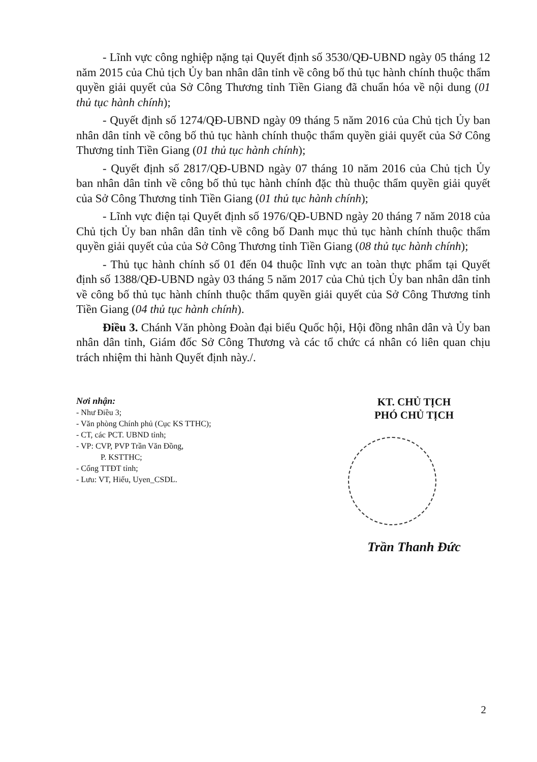- Lĩnh vực công nghiệp nặng tại Quyết định số 3530/QĐ-UBND ngày 05 tháng 12 năm 2015 của Chủ tịch Ủy ban nhân dân tỉnh về công bố thủ tục hành chính thuộc thẩm quyền giải quyết của Sở Công Thương tỉnh Tiền Giang đã chuẩn hóa về nội dung (01 thủ tục hành chính);
- Quyết định số 1274/QĐ-UBND ngày 09 tháng 5 năm 2016 của Chủ tịch Ủy ban nhân dân tỉnh về công bố thủ tục hành chính thuộc thẩm quyền giải quyết của Sở Công Thương tỉnh Tiền Giang (01 thủ tục hành chính);
- Quyết định số 2817/QĐ-UBND ngày 07 tháng 10 năm 2016 của Chủ tịch Ủy ban nhân dân tỉnh về công bố thủ tục hành chính đặc thù thuộc thẩm quyền giải quyết của Sở Công Thương tỉnh Tiền Giang (01 thủ tục hành chính);
- Lĩnh vực điện tại Quyết định số 1976/QĐ-UBND ngày 20 tháng 7 năm 2018 của Chủ tịch Ủy ban nhân dân tỉnh về công bố Danh mục thủ tục hành chính thuộc thẩm quyền giải quyết của của Sở Công Thương tỉnh Tiền Giang (08 thủ tục hành chính);
- Thủ tục hành chính số 01 đến 04 thuộc lĩnh vực an toàn thực phẩm tại Quyết định số 1388/QĐ-UBND ngày 03 tháng 5 năm 2017 của Chủ tịch Ủy ban nhân dân tỉnh về công bố thủ tục hành chính thuộc thẩm quyền giải quyết của Sở Công Thương tỉnh Tiền Giang (04 thủ tục hành chính).
Điều 3. Chánh Văn phòng Đoàn đại biểu Quốc hội, Hội đồng nhân dân và Ủy ban nhân dân tỉnh, Giám đốc Sở Công Thương và các tổ chức cá nhân có liên quan chịu trách nhiệm thi hành Quyết định này./.
Nơi nhận:
- Như Điều 3;
- Văn phòng Chính phủ (Cục KS TTHC);
- CT, các PCT. UBND tỉnh;
- VP: CVP, PVP Trần Văn Đồng,
P. KSTTHC;
- Cổng TTĐT tỉnh;
- Lưu: VT, Hiếu, Uyen_CSDL.
KT. CHỦ TỊCH
PHÓ CHỦ TỊCH
Trần Thanh Đức
2